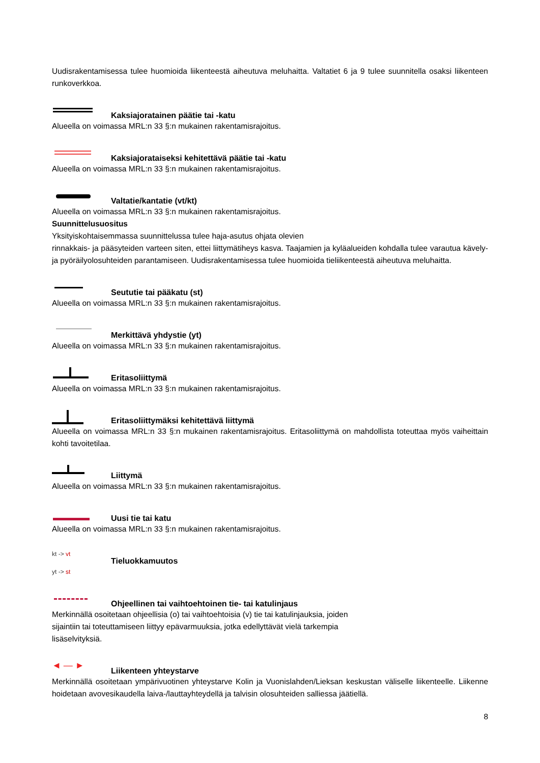Uudisrakentamisessa tulee huomioida liikenteestä aiheutuva meluhaitta. Valtatiet 6 ja 9 tulee suunnitella osaksi liikenteen runkoverkkoa.
Kaksiajoratainen päätie tai -katu
Alueella on voimassa MRL:n 33 §:n mukainen rakentamisrajoitus.
Kaksiajorataiseksi kehitettävä päätie tai -katu
Alueella on voimassa MRL:n 33 §:n mukainen rakentamisrajoitus.
Valtatie/kantatie (vt/kt)
Alueella on voimassa MRL:n 33 §:n mukainen rakentamisrajoitus.
Suunnittelusuositus
Yksityiskohtaisemmassa suunnittelussa tulee haja-asutus ohjata olevien
rinnakkais- ja pääsyteiden varteen siten, ettei liittymätiheys kasva. Taajamien ja kyläalueiden kohdalla tulee varautua kävely- ja pyöräilyolosuhteiden parantamiseen. Uudisrakentamisessa tulee huomioida tieliikenteestä aiheutuva meluhaitta.
Seututie tai pääkatu (st)
Alueella on voimassa MRL:n 33 §:n mukainen rakentamisrajoitus.
Merkittävä yhdystie (yt)
Alueella on voimassa MRL:n 33 §:n mukainen rakentamisrajoitus.
Eritasoliittymä
Alueella on voimassa MRL:n 33 §:n mukainen rakentamisrajoitus.
Eritasoliittymäksi kehitettävä liittymä
Alueella on voimassa MRL:n 33 §:n mukainen rakentamisrajoitus. Eritasoliittymä on mahdollista toteuttaa myös vaiheittain kohti tavoitetilaa.
Liittymä
Alueella on voimassa MRL:n 33 §:n mukainen rakentamisrajoitus.
Uusi tie tai katu
Alueella on voimassa MRL:n 33 §:n mukainen rakentamisrajoitus.
kt -> vt
Tieluokkamuutos
yt -> st
Ohjeellinen tai vaihtoehtoinen tie- tai katulinjaus
Merkinnällä osoitetaan ohjeellisia (o) tai vaihtoehtoisia (v) tie tai katulinjauksia, joiden
sijaintiin tai toteuttamiseen liittyy epävarmuuksia, jotka edellyttävät vielä tarkempia
lisäselvityksiä.
◄ — ►
Liikenteen yhteystarve
Merkinnällä osoitetaan ympärivuotinen yhteystarve Kolin ja Vuonislahden/Lieksan keskustan väliselle liikenteelle. Liikenne hoidetaan avovesikaudella laiva-/lauttayhteydellä ja talvisin olosuhteiden salliessa jäätiellä.
8